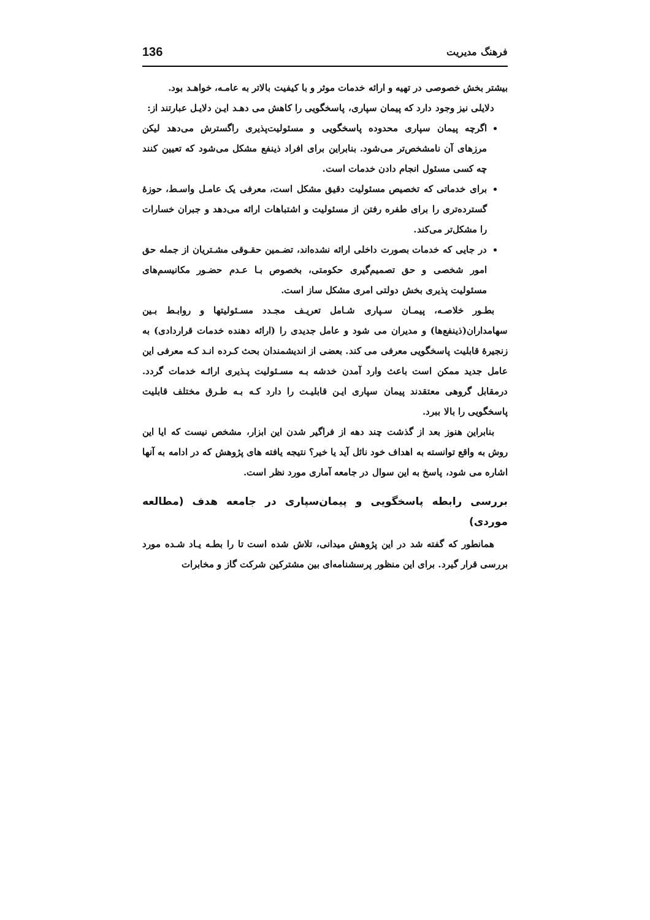فرهنگ مدیریت 136
بیشتر بخش خصوصی در تهیه و ارائه خدمات موثر و با کیفیت بالاتر به عامـه، خواهـد بود.
دلایلی نیز وجود دارد که پیمان سپاری، پاسخگویی را کاهش می دهـد ایـن دلایـل عبارتند از:
اگرچه پیمان سپاری محدوده پاسخگویی و مسئولیت‌پذیری راگسترش می‌دهد لیکن مرزهای آن نامشخص‌تر می‌شود. بنابراین برای افراد ذینفع مشکل می‌شود که تعیین کنند چه کسی مسئول انجام دادن خدمات است.
برای خدماتی که تخصیص مسئولیت دقیق مشکل است، معرفی یک عامـل واسـط، حوزهٔ گسترده‌تری را برای طفره رفتن از مسئولیت و اشتباهات ارائه می‌دهد و جبران خسارات را مشکل‌تر می‌کند.
در جایی که خدمات بصورت داخلی ارائه نشده‌اند، تضـمین حقـوقی مشـتریان از جمله حق امور شخصی و حق تصمیم‌گیری حکومتی، بخصوص بـا عـدم حضـور مکانیسم‌های مسئولیت پذیری بخش دولتی امری مشکل ساز است.
بطـور خلاصـه، پیمـان سـپاری شـامل تعریـف مجـدد مسـئولیتها و روابـط بـین سهامداران(ذینفع‌ها) و مدیران می شود و عامل جدیدی را (ارائه دهنده خدمات قراردادی) به زنجیرهٔ قابلیت پاسخگویی معرفی می کند. بعضی از اندیشمندان بحث کـرده انـد کـه معرفی این عامل جدید ممکن است باعث وارد آمدن خدشه بـه مسـئولیت پـذیری ارائـه خدمات گردد. درمقابل گروهی معتقدند پیمان سپاری ایـن قابلیـت را دارد کـه بـه طـرق مختلف قابلیت پاسخگویی را بالا ببرد.
بنابراین هنوز بعد از گذشت چند دهه از فراگیر شدن این ابزار، مشخص نیست که ایا این روش به واقع توانسته به اهداف خود نائل آید یا خیر؟ نتیجه یافته های پژوهش که در ادامه به آنها اشاره می شود، پاسخ به این سوال در جامعه آماری مورد نظر است.
بررسی رابطه پاسخگویی و پیمان‌سپاری در جامعه هدف (مطالعه موردی)
همانطور که گفته شد در این پژوهش میدانی، تلاش شده است تا را بطـه یـاد شـده مورد بررسی قرار گیرد. برای این منظور پرسشنامه‌ای بین مشترکین شرکت گاز و مخابرات